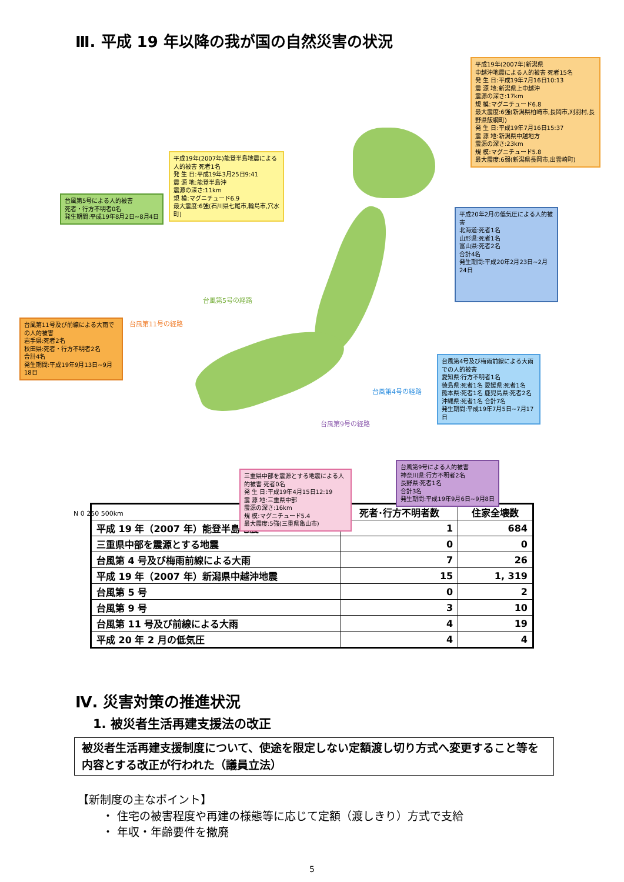Ⅲ. 平成 19 年以降の我が国の自然災害の状況
平成19年(2007年)新潟県
中越沖地震による人的被害 死者15名
発 生 日:平成19年7月16日10:13
震 源 地:新潟県上中越沖
震源の深さ:17km
規 模:マグニチュード6.8
最大震度:6強(新潟県柏崎市,長岡市,刈羽村,長野県飯綱町)
発 生 日:平成19年7月16日15:37
震 源 地:新潟県中越地方
震源の深さ:23km
規 模:マグニチュード5.8
最大震度:6弱(新潟県長岡市,出雲崎町)
平成19年(2007年)能登半島地震による人的被害 死者1名
発 生 日:平成19年3月25日9:41
震 源 地:能登半島沖
震源の深さ:11km
規 模:マグニチュード6.9
最大震度:6強(石川県七尾市,輪島市,穴水町)
台風第5号による人的被害
死者・行方不明者0名
発生期間:平成19年8月2日~8月4日
平成20年2月の低気圧による人的被害
北海道:死者1名
山形県:死者1名
富山県:死者2名
合計4名
発生期間:平成20年2月23日~2月24日
台風第11号及び前線による大雨での人的被害
岩手県:死者2名
秋田県:死者・行方不明者2名
合計4名
発生期間:平成19年9月13日~9月18日
台風第4号及び梅雨前線による大雨での人的被害
愛知県:行方不明者1名
徳島県:死者1名 愛媛県:死者1名
熊本県:死者1名 鹿児島県:死者2名
沖縄県:死者1名 合計7名
発生期間:平成19年7月5日~7月17日
台風第9号による人的被害
神奈川県:行方不明者2名
長野県:死者1名
合計3名
発生期間:平成19年9月6日~9月8日
三重県中部を震源とする地震による人的被害 死者0名
発 生 日:平成19年4月15日12:19
震 源 地:三重県中部
震源の深さ:16km
規 模:マグニチュード5.4
最大震度:5強(三重県亀山市)
台風第5号の経路
台風第11号の経路
台風第4号の経路
台風第9号の経路
N 0 250 500km
| | 死者･行方不明者数 | 住家全壊数 |
| --- | --- | --- |
| 平成 19 年（2007 年）能登半島地震 | 1 | 684 |
| 三重県中部を震源とする地震 | 0 | 0 |
| 台風第 4 号及び梅雨前線による大雨 | 7 | 26 |
| 平成 19 年（2007 年）新潟県中越沖地震 | 15 | 1, 319 |
| 台風第 5 号 | 0 | 2 |
| 台風第 9 号 | 3 | 10 |
| 台風第 11 号及び前線による大雨 | 4 | 19 |
| 平成 20 年 2 月の低気圧 | 4 | 4 |
Ⅳ. 災害対策の推進状況
1. 被災者生活再建支援法の改正
被災者生活再建支援制度について、使途を限定しない定額渡し切り方式へ変更すること等を内容とする改正が行われた（議員立法）
【新制度の主なポイント】
・ 住宅の被害程度や再建の様態等に応じて定額（渡しきり）方式で支給
・ 年収・年齢要件を撤廃
5